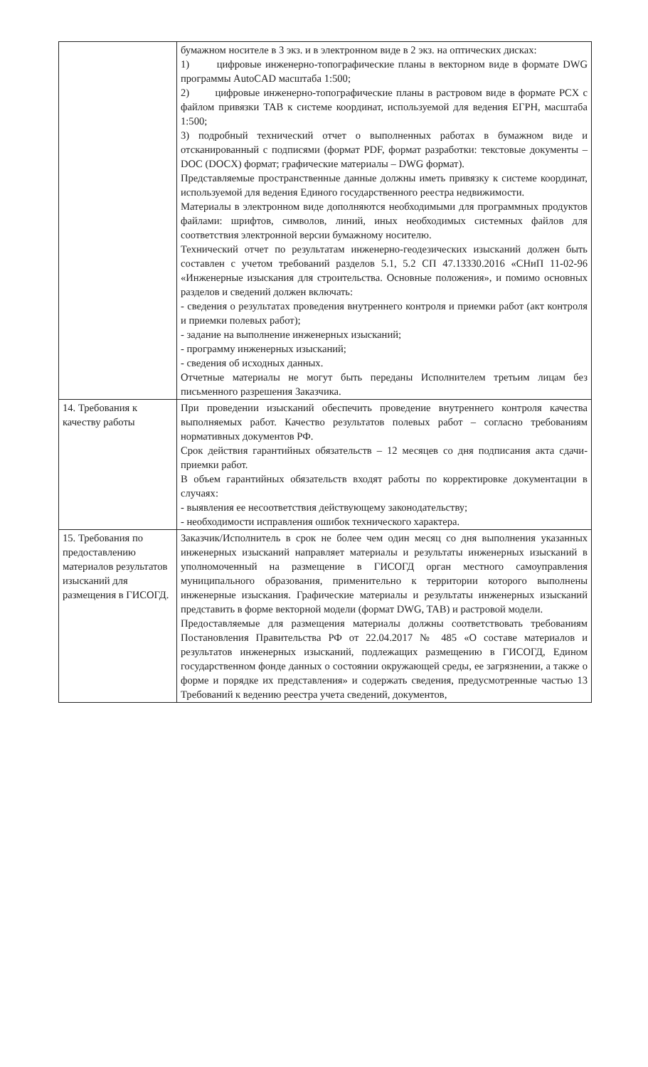| | бумажном носителе в 3 экз. и в электронном виде в 2 экз. на оптических дисках: 1) цифровые инженерно-топографические планы в векторном виде в формате DWG программы AutoCAD масштаба 1:500; 2) цифровые инженерно-топографические планы в растровом виде в формате PCX с файлом привязки TAB к системе координат, используемой для ведения ЕГРН, масштаба 1:500; 3) подробный технический отчет о выполненных работах в бумажном виде и отсканированный с подписями (формат PDF, формат разработки: текстовые документы – DOC (DOCX) формат; графические материалы – DWG формат). Представляемые пространственные данные должны иметь привязку к системе координат, используемой для ведения Единого государственного реестра недвижимости. Материалы в электронном виде дополняются необходимыми для программных продуктов файлами: шрифтов, символов, линий, иных необходимых системных файлов для соответствия электронной версии бумажному носителю. Технический отчет по результатам инженерно-геодезических изысканий должен быть составлен с учетом требований разделов 5.1, 5.2 СП 47.13330.2016 «СНиП 11-02-96 «Инженерные изыскания для строительства. Основные положения», и помимо основных разделов и сведений должен включать: - сведения о результатах проведения внутреннего контроля и приемки работ (акт контроля и приемки полевых работ); - задание на выполнение инженерных изысканий; - программу инженерных изысканий; - сведения об исходных данных. Отчетные материалы не могут быть переданы Исполнителем третьим лицам без письменного разрешения Заказчика. |
| 14. Требования к качеству работы | При проведении изысканий обеспечить проведение внутреннего контроля качества выполняемых работ. Качество результатов полевых работ – согласно требованиям нормативных документов РФ. Срок действия гарантийных обязательств – 12 месяцев со дня подписания акта сдачи-приемки работ. В объем гарантийных обязательств входят работы по корректировке документации в случаях: - выявления ее несоответствия действующему законодательству; - необходимости исправления ошибок технического характера. |
| 15. Требования по предоставлению материалов результатов изысканий для размещения в ГИСОГД. | Заказчик/Исполнитель в срок не более чем один месяц со дня выполнения указанных инженерных изысканий направляет материалы и результаты инженерных изысканий в уполномоченный на размещение в ГИСОГД орган местного самоуправления муниципального образования, применительно к территории которого выполнены инженерные изыскания. Графические материалы и результаты инженерных изысканий представить в форме векторной модели (формат DWG, TAB) и растровой модели. Предоставляемые для размещения материалы должны соответствовать требованиям Постановления Правительства РФ от 22.04.2017 № 485 «О составе материалов и результатов инженерных изысканий, подлежащих размещению в ГИСОГД, Едином государственном фонде данных о состоянии окружающей среды, ее загрязнении, а также о форме и порядке их представления» и содержать сведения, предусмотренные частью 13 Требований к ведению реестра учета сведений, документов, |